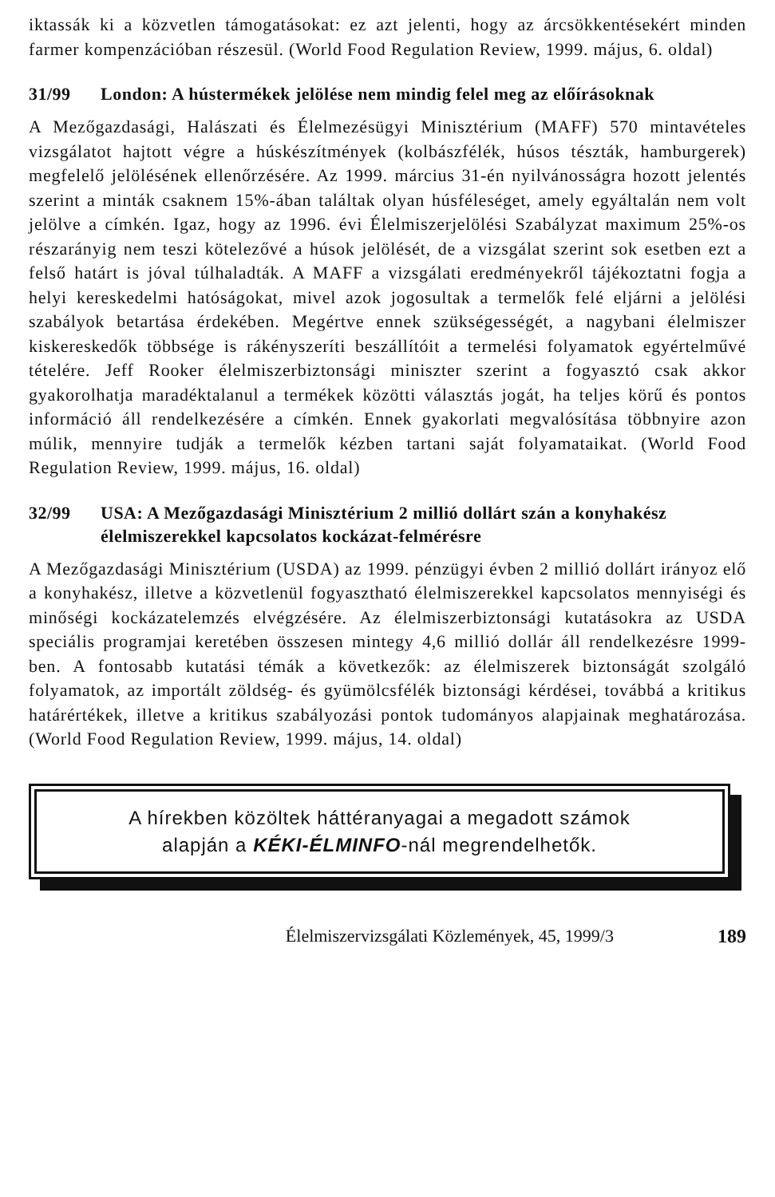iktassák ki a közvetlen támogatásokat: ez azt jelenti, hogy az árcsökkentésekért minden farmer kompenzációban részesül. (World Food Regulation Review, 1999. május, 6. oldal)
31/99 London: A hústermékek jelölése nem mindig felel meg az előírásoknak
A Mezőgazdasági, Halászati és Élelmezésügyi Minisztérium (MAFF) 570 mintavételes vizsgálatot hajtott végre a húskészítmények (kolbászfélék, húsos tészták, hamburgerek) megfelelő jelölésének ellenőrzésére. Az 1999. március 31-én nyilvánosságra hozott jelentés szerint a minták csaknem 15%-ában találtak olyan húsféleséget, amely egyáltalán nem volt jelölve a címkén. Igaz, hogy az 1996. évi Élelmiszerjelölési Szabályzat maximum 25%-os részarányig nem teszi kötelezővé a húsok jelölését, de a vizsgálat szerint sok esetben ezt a felső határt is jóval túlhaladták. A MAFF a vizsgálati eredményekről tájékoztatni fogja a helyi kereskedelmi hatóságokat, mivel azok jogosultak a termelők felé eljárni a jelölési szabályok betartása érdekében. Megértve ennek szükségességét, a nagybani élelmiszer kiskereskedők többsége is rákényszeríti beszállítóit a termelési folyamatok egyértelművé tételére. Jeff Rooker élelmiszerbiztonsági miniszter szerint a fogyasztó csak akkor gyakorolhatja maradéktalanul a termékek közötti választás jogát, ha teljes körű és pontos információ áll rendelkezésére a címkén. Ennek gyakorlati megvalósítása többnyire azon múlik, mennyire tudják a termelők kézben tartani saját folyamataikat. (World Food Regulation Review, 1999. május, 16. oldal)
32/99 USA: A Mezőgazdasági Minisztérium 2 millió dollárt szán a konyhakész élelmiszerekkel kapcsolatos kockázat-felmérésre
A Mezőgazdasági Minisztérium (USDA) az 1999. pénzügyi évben 2 millió dollárt irányoz elő a konyhakész, illetve a közvetlenül fogyasztható élelmiszerekkel kapcsolatos mennyiségi és minőségi kockázatelemzés elvégzésére. Az élelmiszerbiztonsági kutatásokra az USDA speciális programjai keretében összesen mintegy 4,6 millió dollár áll rendelkezésre 1999-ben. A fontosabb kutatási témák a következők: az élelmiszerek biztonságát szolgáló folyamatok, az importált zöldség- és gyümölcsfélék biztonsági kérdései, továbbá a kritikus határértékek, illetve a kritikus szabályozási pontok tudományos alapjainak meghatározása. (World Food Regulation Review, 1999. május, 14. oldal)
A hírekben közöltek háttéranyagai a megadott számok
alapján a KÉKI-ÉLMINFO-nál megrendelhetők.
Élelmiszervizsgálati Közlemények, 45, 1999/3 189